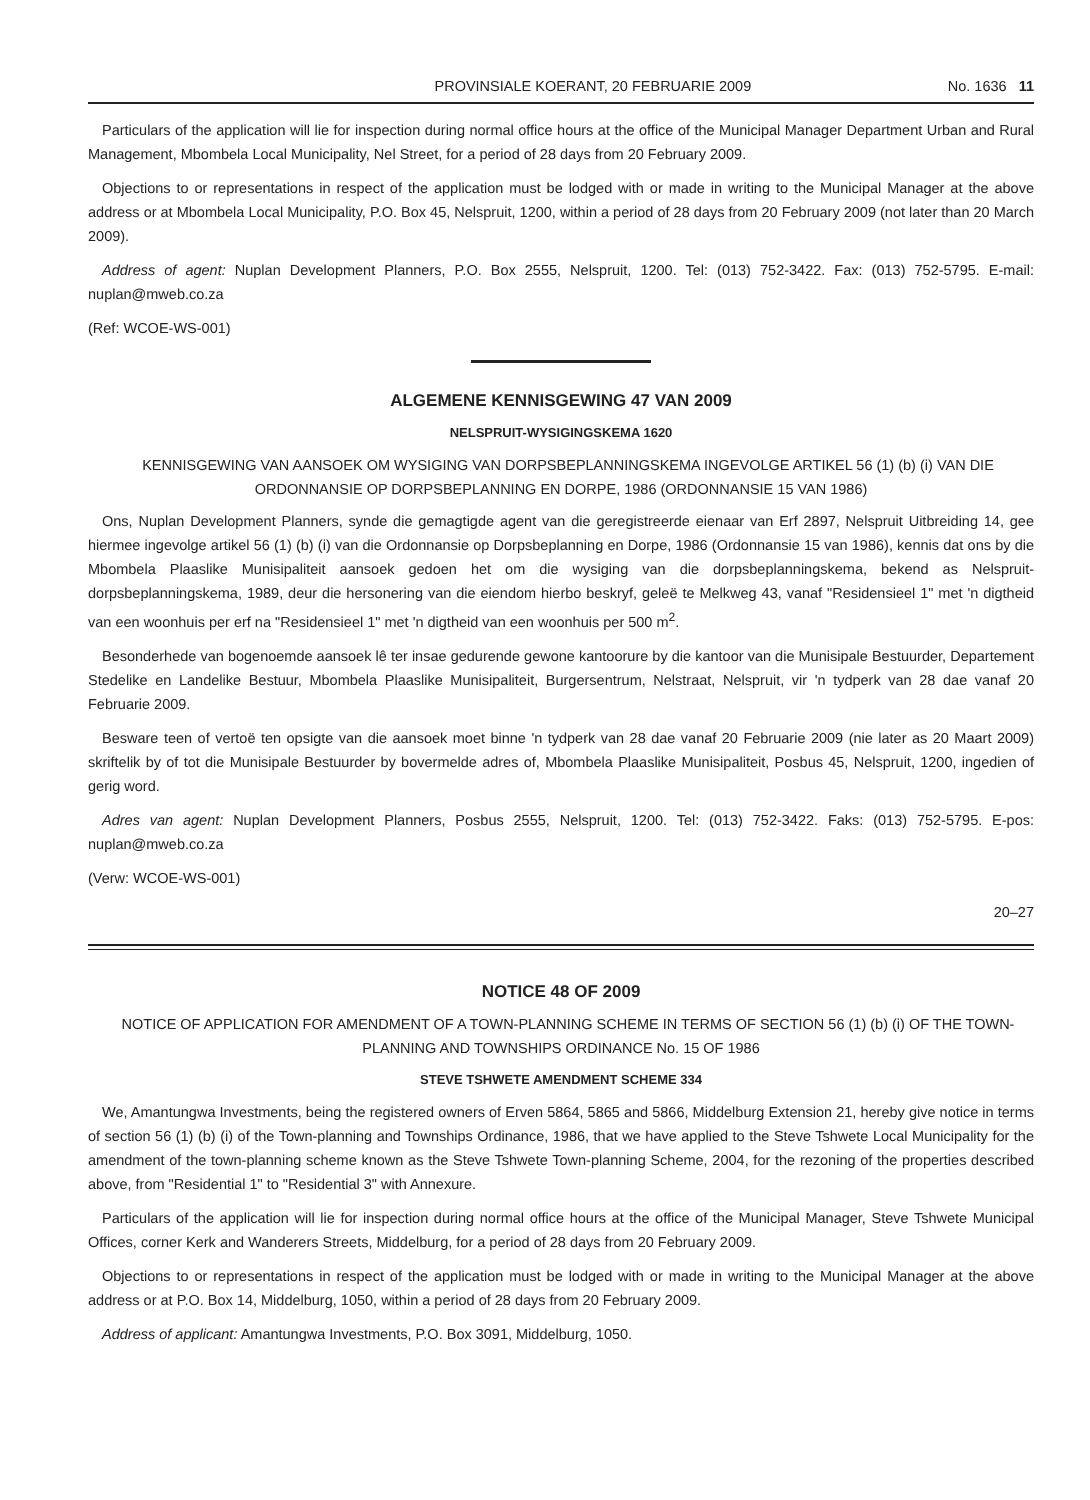PROVINSIALE KOERANT, 20 FEBRUARIE 2009 No. 1636 11
Particulars of the application will lie for inspection during normal office hours at the office of the Municipal Manager Department Urban and Rural Management, Mbombela Local Municipality, Nel Street, for a period of 28 days from 20 February 2009.
Objections to or representations in respect of the application must be lodged with or made in writing to the Municipal Manager at the above address or at Mbombela Local Municipality, P.O. Box 45, Nelspruit, 1200, within a period of 28 days from 20 February 2009 (not later than 20 March 2009).
Address of agent: Nuplan Development Planners, P.O. Box 2555, Nelspruit, 1200. Tel: (013) 752-3422. Fax: (013) 752-5795. E-mail: nuplan@mweb.co.za
(Ref: WCOE-WS-001)
ALGEMENE KENNISGEWING 47 VAN 2009
NELSPRUIT-WYSIGINGSKEMA 1620
KENNISGEWING VAN AANSOEK OM WYSIGING VAN DORPSBEPLANNINGSKEMA INGEVOLGE ARTIKEL 56 (1) (b) (i) VAN DIE ORDONNANSIE OP DORPSBEPLANNING EN DORPE, 1986 (ORDONNANSIE 15 VAN 1986)
Ons, Nuplan Development Planners, synde die gemagtigde agent van die geregistreerde eienaar van Erf 2897, Nelspruit Uitbreiding 14, gee hiermee ingevolge artikel 56 (1) (b) (i) van die Ordonnansie op Dorpsbeplanning en Dorpe, 1986 (Ordonnansie 15 van 1986), kennis dat ons by die Mbombela Plaaslike Munisipaliteit aansoek gedoen het om die wysiging van die dorpsbeplanningskema, bekend as Nelspruit-dorpsbeplanningskema, 1989, deur die hersonering van die eiendom hierbo beskryf, geleë te Melkweg 43, vanaf "Residensieel 1" met 'n digtheid van een woonhuis per erf na "Residensieel 1" met 'n digtheid van een woonhuis per 500 m<sup>2</sup>.
Besonderhede van bogenoemde aansoek lê ter insae gedurende gewone kantoorure by die kantoor van die Munisipale Bestuurder, Departement Stedelike en Landelike Bestuur, Mbombela Plaaslike Munisipaliteit, Burgersentrum, Nelstraat, Nelspruit, vir 'n tydperk van 28 dae vanaf 20 Februarie 2009.
Besware teen of vertoë ten opsigte van die aansoek moet binne 'n tydperk van 28 dae vanaf 20 Februarie 2009 (nie later as 20 Maart 2009) skriftelik by of tot die Munisipale Bestuurder by bovermelde adres of, Mbombela Plaaslike Munisipaliteit, Posbus 45, Nelspruit, 1200, ingedien of gerig word.
Adres van agent: Nuplan Development Planners, Posbus 2555, Nelspruit, 1200. Tel: (013) 752-3422. Faks: (013) 752-5795. E-pos: nuplan@mweb.co.za
(Verw: WCOE-WS-001)
20–27
NOTICE 48 OF 2009
NOTICE OF APPLICATION FOR AMENDMENT OF A TOWN-PLANNING SCHEME IN TERMS OF SECTION 56 (1) (b) (i) OF THE TOWN-PLANNING AND TOWNSHIPS ORDINANCE No. 15 OF 1986
STEVE TSHWETE AMENDMENT SCHEME 334
We, Amantungwa Investments, being the registered owners of Erven 5864, 5865 and 5866, Middelburg Extension 21, hereby give notice in terms of section 56 (1) (b) (i) of the Town-planning and Townships Ordinance, 1986, that we have applied to the Steve Tshwete Local Municipality for the amendment of the town-planning scheme known as the Steve Tshwete Town-planning Scheme, 2004, for the rezoning of the properties described above, from "Residential 1" to "Residential 3" with Annexure.
Particulars of the application will lie for inspection during normal office hours at the office of the Municipal Manager, Steve Tshwete Municipal Offices, corner Kerk and Wanderers Streets, Middelburg, for a period of 28 days from 20 February 2009.
Objections to or representations in respect of the application must be lodged with or made in writing to the Municipal Manager at the above address or at P.O. Box 14, Middelburg, 1050, within a period of 28 days from 20 February 2009.
Address of applicant: Amantungwa Investments, P.O. Box 3091, Middelburg, 1050.